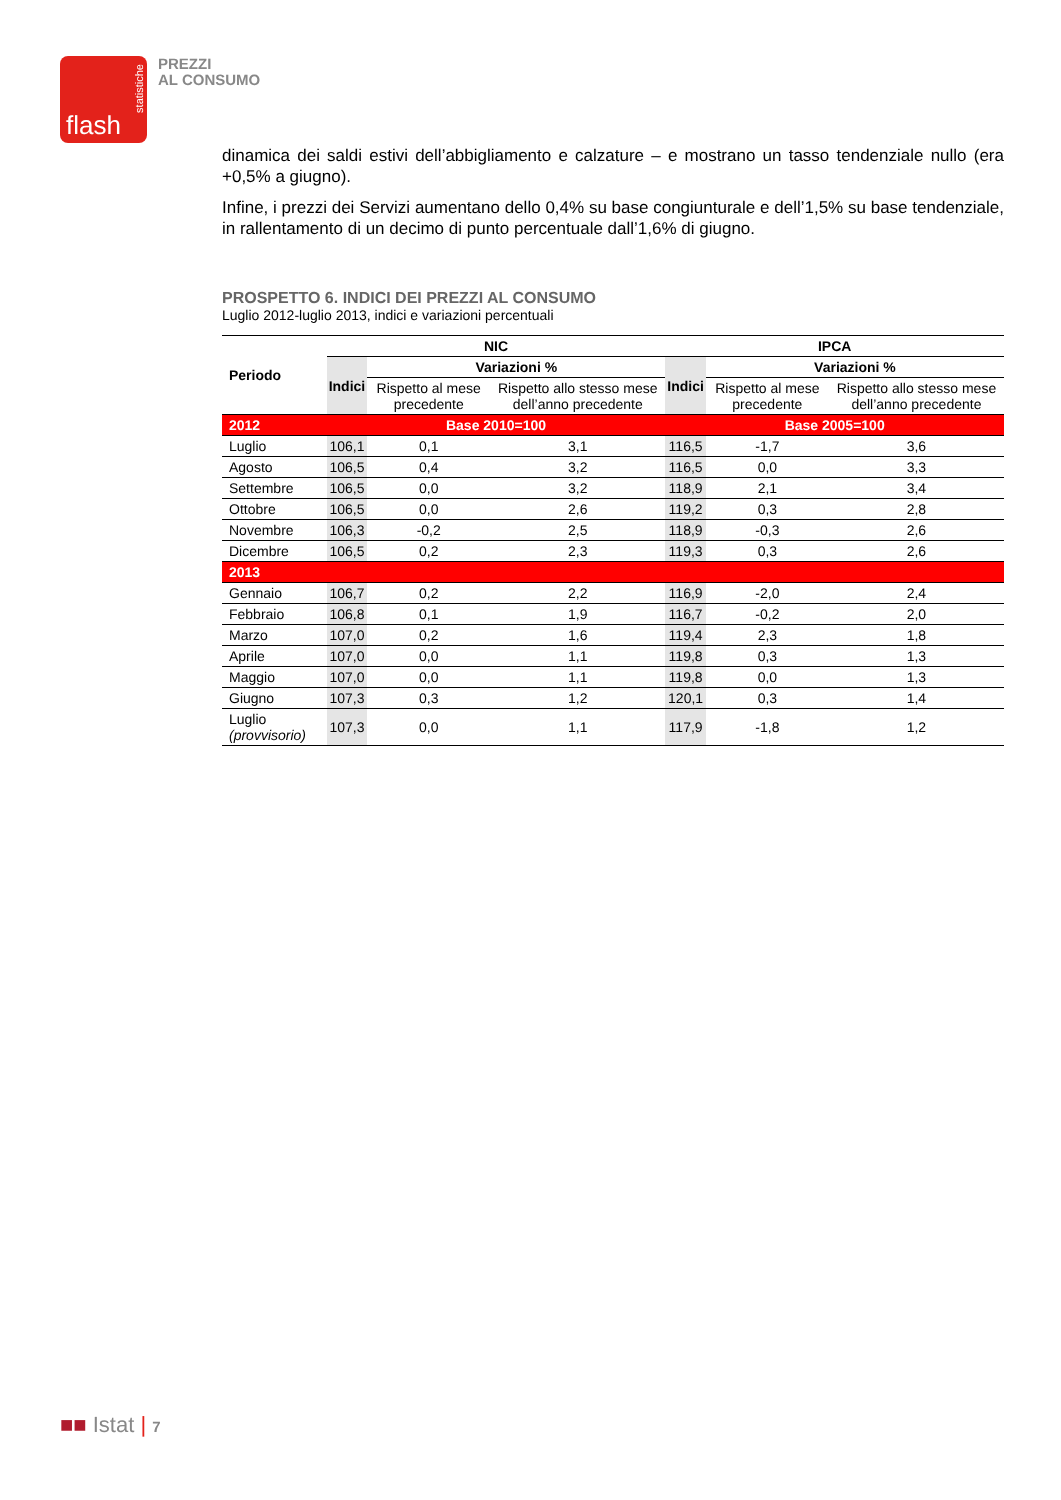statistiche
flash
PREZZI
AL CONSUMO
dinamica dei saldi estivi dell’abbigliamento e calzature – e mostrano un tasso tendenziale nullo (era +0,5% a giugno).
Infine, i prezzi dei Servizi aumentano dello 0,4% su base congiunturale e dell’1,5% su base tendenziale, in rallentamento di un decimo di punto percentuale dall’1,6% di giugno.
PROSPETTO 6. INDICI DEI PREZZI AL CONSUMO
Luglio 2012-luglio 2013, indici e variazioni percentuali
| Periodo | NIC | | | IPCA | | |
| --- | --- | --- | --- | --- | --- | --- |
| | Indici | Variazioni % | | Indici | Variazioni % | |
| | | Rispetto al mese precedente | Rispetto allo stesso mese dell’anno precedente | | Rispetto al mese precedente | Rispetto allo stesso mese dell’anno precedente |
| 2012 | Base 2010=100 | | | Base 2005=100 | | |
| Luglio | 106,1 | 0,1 | 3,1 | 116,5 | -1,7 | 3,6 |
| Agosto | 106,5 | 0,4 | 3,2 | 116,5 | 0,0 | 3,3 |
| Settembre | 106,5 | 0,0 | 3,2 | 118,9 | 2,1 | 3,4 |
| Ottobre | 106,5 | 0,0 | 2,6 | 119,2 | 0,3 | 2,8 |
| Novembre | 106,3 | -0,2 | 2,5 | 118,9 | -0,3 | 2,6 |
| Dicembre | 106,5 | 0,2 | 2,3 | 119,3 | 0,3 | 2,6 |
| 2013 | | | | | | |
| Gennaio | 106,7 | 0,2 | 2,2 | 116,9 | -2,0 | 2,4 |
| Febbraio | 106,8 | 0,1 | 1,9 | 116,7 | -0,2 | 2,0 |
| Marzo | 107,0 | 0,2 | 1,6 | 119,4 | 2,3 | 1,8 |
| Aprile | 107,0 | 0,0 | 1,1 | 119,8 | 0,3 | 1,3 |
| Maggio | 107,0 | 0,0 | 1,1 | 119,8 | 0,0 | 1,3 |
| Giugno | 107,3 | 0,3 | 1,2 | 120,1 | 0,3 | 1,4 |
| Luglio (provvisorio) | 107,3 | 0,0 | 1,1 | 117,9 | -1,8 | 1,2 |
■■ Istat | 7